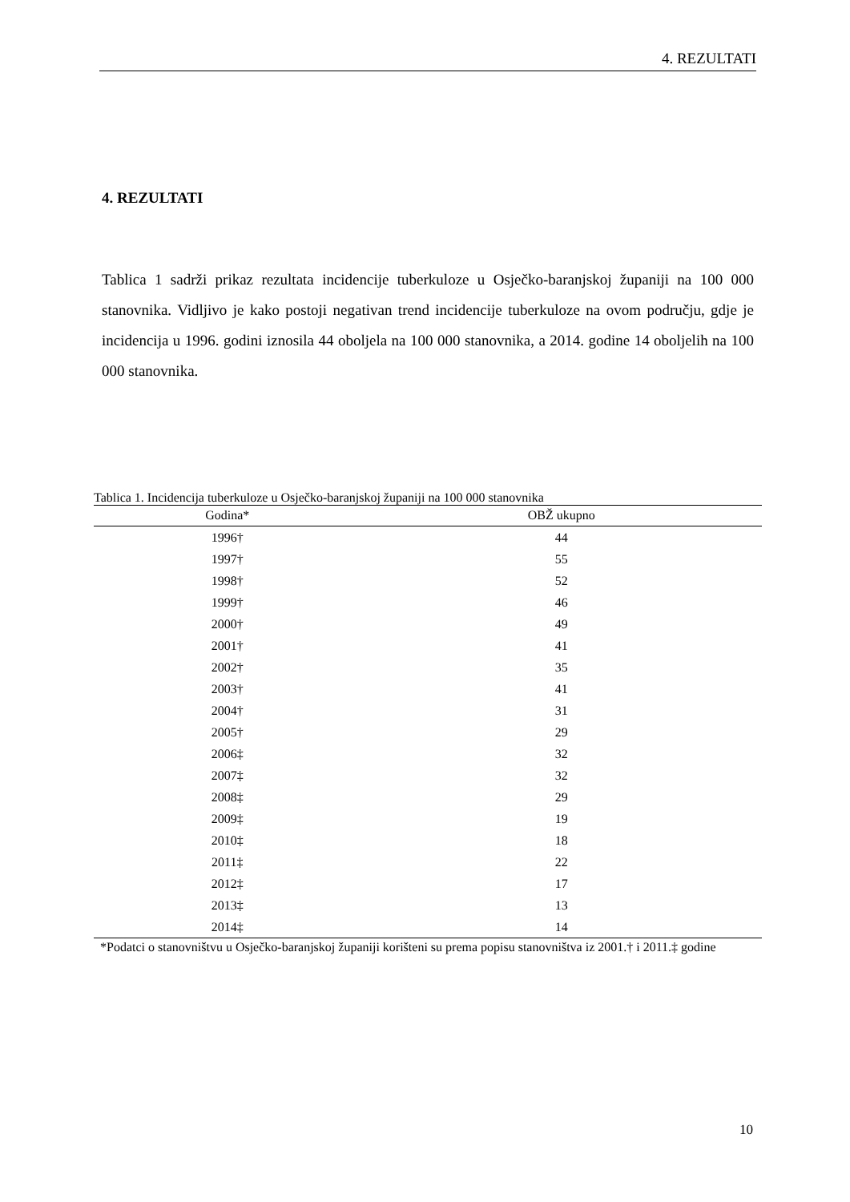4. REZULTATI
4. REZULTATI
Tablica 1 sadrži prikaz rezultata incidencije tuberkuloze u Osječko-baranjskoj županiji na 100 000 stanovnika. Vidljivo je kako postoji negativan trend incidencije tuberkuloze na ovom području, gdje je incidencija u 1996. godini iznosila 44 oboljela na 100 000 stanovnika, a 2014. godine 14 oboljelih na 100 000 stanovnika.
Tablica 1. Incidencija tuberkuloze u Osječko-baranjskoj županiji na 100 000 stanovnika
| Godina* | OBŽ ukupno |
| --- | --- |
| 1996† | 44 |
| 1997† | 55 |
| 1998† | 52 |
| 1999† | 46 |
| 2000† | 49 |
| 2001† | 41 |
| 2002† | 35 |
| 2003† | 41 |
| 2004† | 31 |
| 2005† | 29 |
| 2006‡ | 32 |
| 2007‡ | 32 |
| 2008‡ | 29 |
| 2009‡ | 19 |
| 2010‡ | 18 |
| 2011‡ | 22 |
| 2012‡ | 17 |
| 2013‡ | 13 |
| 2014‡ | 14 |
*Podatci o stanovništvu u Osječko-baranjskoj županiji korišteni su prema popisu stanovništva iz 2001.† i 2011.‡ godine
10